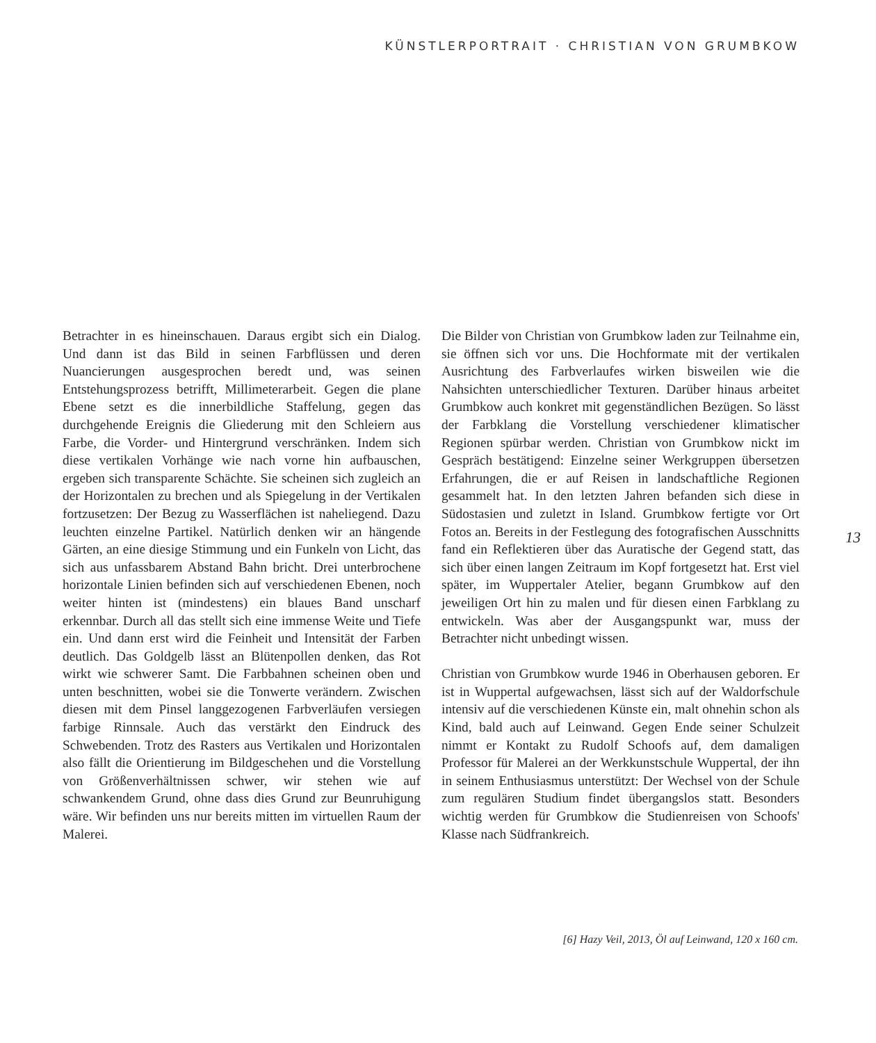KÜNSTLERPORTRAIT · CHRISTIAN VON GRUMBKOW
Betrachter in es hineinschauen. Daraus ergibt sich ein Dialog. Und dann ist das Bild in seinen Farbflüssen und deren Nuancierungen ausgesprochen beredt und, was seinen Entstehungsprozess betrifft, Millimeterarbeit. Gegen die plane Ebene setzt es die innerbildliche Staffelung, gegen das durchgehende Ereignis die Gliederung mit den Schleiern aus Farbe, die Vorder- und Hintergrund verschränken. Indem sich diese vertikalen Vorhänge wie nach vorne hin aufbauschen, ergeben sich transparente Schächte. Sie scheinen sich zugleich an der Horizontalen zu brechen und als Spiegelung in der Vertikalen fortzusetzen: Der Bezug zu Wasserflächen ist naheliegend. Dazu leuchten einzelne Partikel. Natürlich denken wir an hängende Gärten, an eine diesige Stimmung und ein Funkeln von Licht, das sich aus unfassbarem Abstand Bahn bricht. Drei unterbrochene horizontale Linien befinden sich auf verschiedenen Ebenen, noch weiter hinten ist (mindestens) ein blaues Band unscharf erkennbar. Durch all das stellt sich eine immense Weite und Tiefe ein. Und dann erst wird die Feinheit und Intensität der Farben deutlich. Das Goldgelb lässt an Blütenpollen denken, das Rot wirkt wie schwerer Samt. Die Farbbahnen scheinen oben und unten beschnitten, wobei sie die Tonwerte verändern. Zwischen diesen mit dem Pinsel langgezogenen Farbverläufen versiegen farbige Rinnsale. Auch das verstärkt den Eindruck des Schwebenden. Trotz des Rasters aus Vertikalen und Horizontalen also fällt die Orientierung im Bildgeschehen und die Vorstellung von Größenverhältnissen schwer, wir stehen wie auf schwankendem Grund, ohne dass dies Grund zur Beunruhigung wäre. Wir befinden uns nur bereits mitten im virtuellen Raum der Malerei.
Die Bilder von Christian von Grumbkow laden zur Teilnahme ein, sie öffnen sich vor uns. Die Hochformate mit der vertikalen Ausrichtung des Farbverlaufes wirken bisweilen wie die Nahsichten unterschiedlicher Texturen. Darüber hinaus arbeitet Grumbkow auch konkret mit gegenständlichen Bezügen. So lässt der Farbklang die Vorstellung verschiedener klimatischer Regionen spürbar werden. Christian von Grumbkow nickt im Gespräch bestätigend: Einzelne seiner Werkgruppen übersetzen Erfahrungen, die er auf Reisen in landschaftliche Regionen gesammelt hat. In den letzten Jahren befanden sich diese in Südostasien und zuletzt in Island. Grumbkow fertigte vor Ort Fotos an. Bereits in der Festlegung des fotografischen Ausschnitts fand ein Reflektieren über das Auratische der Gegend statt, das sich über einen langen Zeitraum im Kopf fortgesetzt hat. Erst viel später, im Wuppertaler Atelier, begann Grumbkow auf den jeweiligen Ort hin zu malen und für diesen einen Farbklang zu entwickeln. Was aber der Ausgangspunkt war, muss der Betrachter nicht unbedingt wissen.
Christian von Grumbkow wurde 1946 in Oberhausen geboren. Er ist in Wuppertal aufgewachsen, lässt sich auf der Waldorfschule intensiv auf die verschiedenen Künste ein, malt ohnehin schon als Kind, bald auch auf Leinwand. Gegen Ende seiner Schulzeit nimmt er Kontakt zu Rudolf Schoofs auf, dem damaligen Professor für Malerei an der Werkkunstschule Wuppertal, der ihn in seinem Enthusiasmus unterstützt: Der Wechsel von der Schule zum regulären Studium findet übergangslos statt. Besonders wichtig werden für Grumbkow die Studienreisen von Schoofs' Klasse nach Südfrankreich.
13
[6] Hazy Veil, 2013, Öl auf Leinwand, 120 x 160 cm.